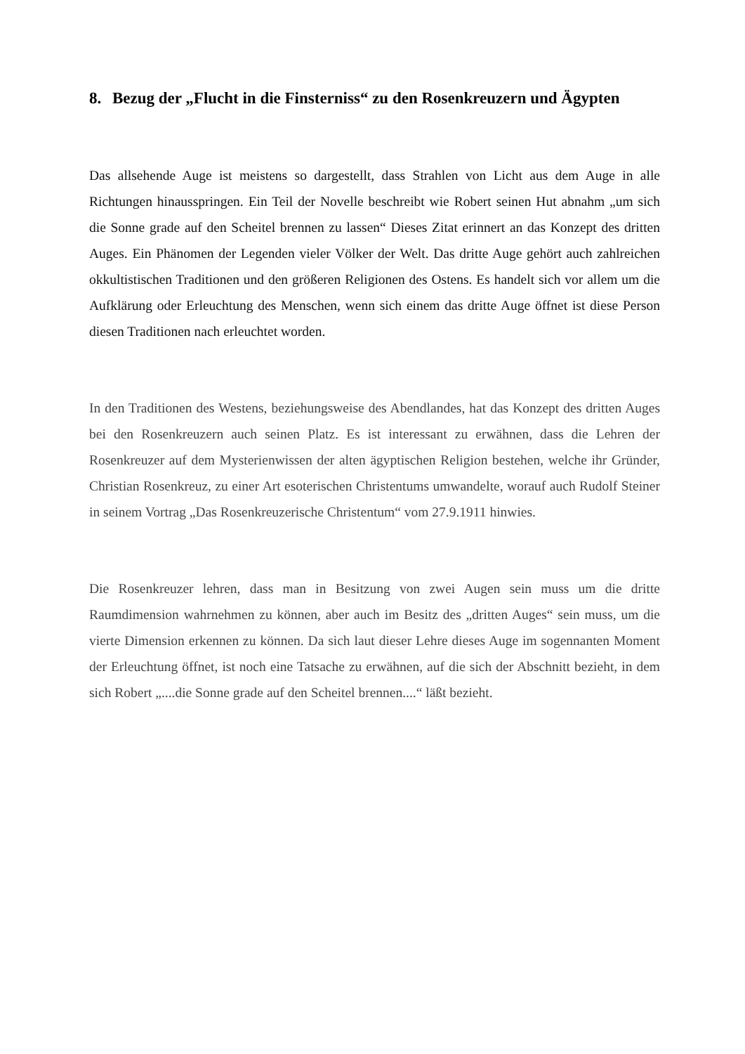8. Bezug der „Flucht in die Finsterniss“ zu den Rosenkreuzern und Ägypten
Das allsehende Auge ist meistens so dargestellt, dass Strahlen von Licht aus dem Auge in alle Richtungen hinausspringen. Ein Teil der Novelle beschreibt wie Robert seinen Hut abnahm „um sich die Sonne grade auf den Scheitel brennen zu lassen“ Dieses Zitat erinnert an das Konzept des dritten Auges. Ein Phänomen der Legenden vieler Völker der Welt. Das dritte Auge gehört auch zahlreichen okkultistischen Traditionen und den größeren Religionen des Ostens. Es handelt sich vor allem um die Aufklärung oder Erleuchtung des Menschen, wenn sich einem das dritte Auge öffnet ist diese Person diesen Traditionen nach erleuchtet worden.
In den Traditionen des Westens, beziehungsweise des Abendlandes, hat das Konzept des dritten Auges bei den Rosenkreuzern auch seinen Platz. Es ist interessant zu erwähnen, dass die Lehren der Rosenkreuzer auf dem Mysterienwissen der alten ägyptischen Religion bestehen, welche ihr Gründer, Christian Rosenkreuz, zu einer Art esoterischen Christentums umwandelte, worauf auch Rudolf Steiner in seinem Vortrag „Das Rosenkreuzerische Christentum“ vom 27.9.1911 hinwies.
Die Rosenkreuzer lehren, dass man in Besitzung von zwei Augen sein muss um die dritte Raumdimension wahrnehmen zu können, aber auch im Besitz des „dritten Auges“ sein muss, um die vierte Dimension erkennen zu können. Da sich laut dieser Lehre dieses Auge im sogennanten Moment der Erleuchtung öffnet, ist noch eine Tatsache zu erwähnen, auf die sich der Abschnitt bezieht, in dem sich Robert „....die Sonne grade auf den Scheitel brennen....“ läßt bezieht.